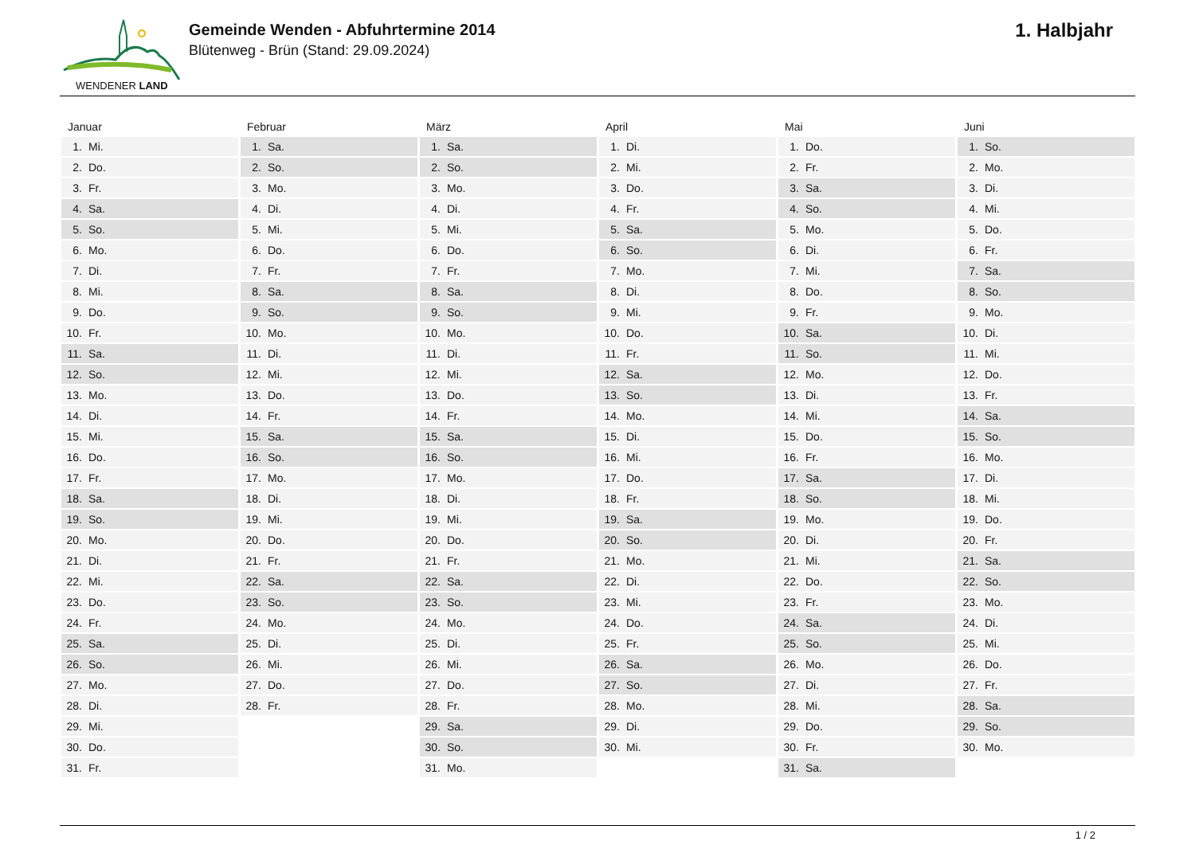WENDENER LAND
Gemeinde Wenden - Abfuhrtermine 2014
Blütenweg - Brün (Stand: 29.09.2024)
1. Halbjahr
Januar
| 1. | Mi. |
| 2. | Do. |
| 3. | Fr. |
| 4. | Sa. |
| 5. | So. |
| 6. | Mo. |
| 7. | Di. |
| 8. | Mi. |
| 9. | Do. |
| 10. | Fr. |
| 11. | Sa. |
| 12. | So. |
| 13. | Mo. |
| 14. | Di. |
| 15. | Mi. |
| 16. | Do. |
| 17. | Fr. |
| 18. | Sa. |
| 19. | So. |
| 20. | Mo. |
| 21. | Di. |
| 22. | Mi. |
| 23. | Do. |
| 24. | Fr. |
| 25. | Sa. |
| 26. | So. |
| 27. | Mo. |
| 28. | Di. |
| 29. | Mi. |
| 30. | Do. |
| 31. | Fr. |
Februar
| 1. | Sa. |
| 2. | So. |
| 3. | Mo. |
| 4. | Di. |
| 5. | Mi. |
| 6. | Do. |
| 7. | Fr. |
| 8. | Sa. |
| 9. | So. |
| 10. | Mo. |
| 11. | Di. |
| 12. | Mi. |
| 13. | Do. |
| 14. | Fr. |
| 15. | Sa. |
| 16. | So. |
| 17. | Mo. |
| 18. | Di. |
| 19. | Mi. |
| 20. | Do. |
| 21. | Fr. |
| 22. | Sa. |
| 23. | So. |
| 24. | Mo. |
| 25. | Di. |
| 26. | Mi. |
| 27. | Do. |
| 28. | Fr. |
März
| 1. | Sa. |
| 2. | So. |
| 3. | Mo. |
| 4. | Di. |
| 5. | Mi. |
| 6. | Do. |
| 7. | Fr. |
| 8. | Sa. |
| 9. | So. |
| 10. | Mo. |
| 11. | Di. |
| 12. | Mi. |
| 13. | Do. |
| 14. | Fr. |
| 15. | Sa. |
| 16. | So. |
| 17. | Mo. |
| 18. | Di. |
| 19. | Mi. |
| 20. | Do. |
| 21. | Fr. |
| 22. | Sa. |
| 23. | So. |
| 24. | Mo. |
| 25. | Di. |
| 26. | Mi. |
| 27. | Do. |
| 28. | Fr. |
| 29. | Sa. |
| 30. | So. |
| 31. | Mo. |
April
| 1. | Di. |
| 2. | Mi. |
| 3. | Do. |
| 4. | Fr. |
| 5. | Sa. |
| 6. | So. |
| 7. | Mo. |
| 8. | Di. |
| 9. | Mi. |
| 10. | Do. |
| 11. | Fr. |
| 12. | Sa. |
| 13. | So. |
| 14. | Mo. |
| 15. | Di. |
| 16. | Mi. |
| 17. | Do. |
| 18. | Fr. |
| 19. | Sa. |
| 20. | So. |
| 21. | Mo. |
| 22. | Di. |
| 23. | Mi. |
| 24. | Do. |
| 25. | Fr. |
| 26. | Sa. |
| 27. | So. |
| 28. | Mo. |
| 29. | Di. |
| 30. | Mi. |
Mai
| 1. | Do. |
| 2. | Fr. |
| 3. | Sa. |
| 4. | So. |
| 5. | Mo. |
| 6. | Di. |
| 7. | Mi. |
| 8. | Do. |
| 9. | Fr. |
| 10. | Sa. |
| 11. | So. |
| 12. | Mo. |
| 13. | Di. |
| 14. | Mi. |
| 15. | Do. |
| 16. | Fr. |
| 17. | Sa. |
| 18. | So. |
| 19. | Mo. |
| 20. | Di. |
| 21. | Mi. |
| 22. | Do. |
| 23. | Fr. |
| 24. | Sa. |
| 25. | So. |
| 26. | Mo. |
| 27. | Di. |
| 28. | Mi. |
| 29. | Do. |
| 30. | Fr. |
| 31. | Sa. |
Juni
| 1. | So. |
| 2. | Mo. |
| 3. | Di. |
| 4. | Mi. |
| 5. | Do. |
| 6. | Fr. |
| 7. | Sa. |
| 8. | So. |
| 9. | Mo. |
| 10. | Di. |
| 11. | Mi. |
| 12. | Do. |
| 13. | Fr. |
| 14. | Sa. |
| 15. | So. |
| 16. | Mo. |
| 17. | Di. |
| 18. | Mi. |
| 19. | Do. |
| 20. | Fr. |
| 21. | Sa. |
| 22. | So. |
| 23. | Mo. |
| 24. | Di. |
| 25. | Mi. |
| 26. | Do. |
| 27. | Fr. |
| 28. | Sa. |
| 29. | So. |
| 30. | Mo. |
1 / 2